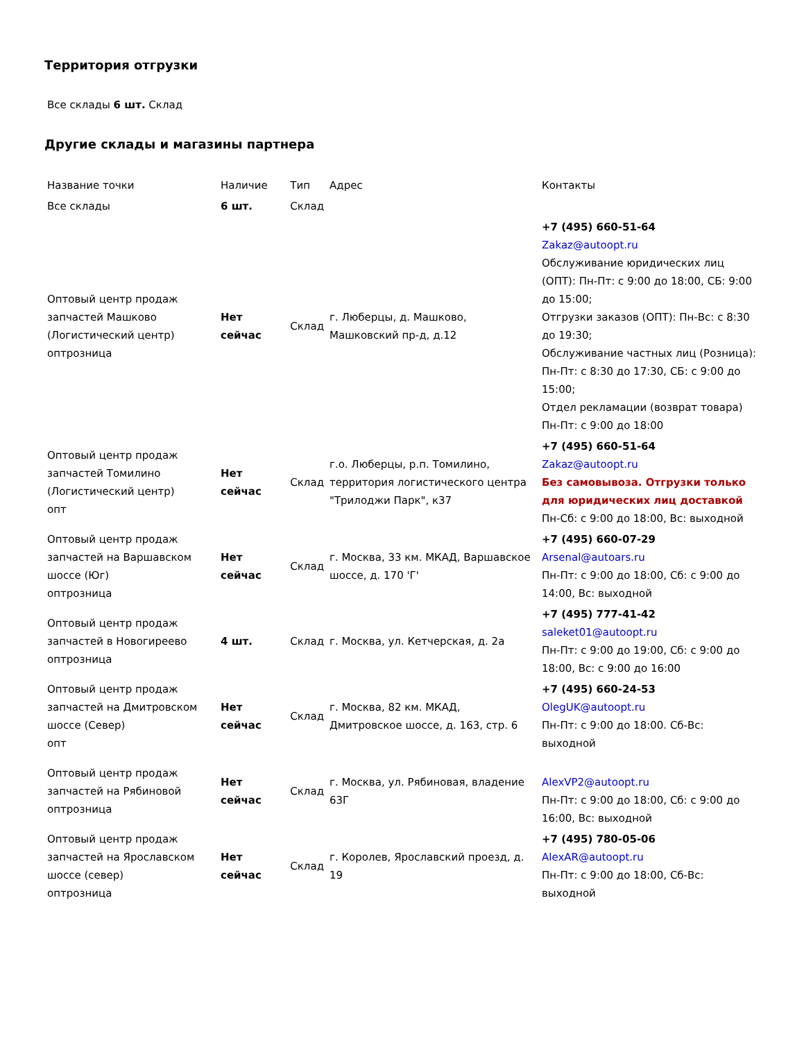Территория отгрузки
Все склады 6 шт. Склад
Другие склады и магазины партнера
| Название точки | Наличие | Тип | Адрес | Контакты |
| Все склады | 6 шт. | Склад | | |
| Оптовый центр продаж запчастей Машково (Логистический центр) оптрозница | Нет сейчас | Склад | г. Люберцы, д. Машково, Машковский пр-д, д.12 | +7 (495) 660-51-64 Zakaz@autoopt.ru Обслуживание юридических лиц (ОПТ): Пн-Пт: с 9:00 до 18:00, СБ: 9:00 до 15:00; Отгрузки заказов (ОПТ): Пн-Вс: с 8:30 до 19:30; Обслуживание частных лиц (Розница): Пн-Пт: с 8:30 до 17:30, СБ: с 9:00 до 15:00; Отдел рекламации (возврат товара) Пн-Пт: с 9:00 до 18:00 |
| Оптовый центр продаж запчастей Томилино (Логистический центр) опт | Нет сейчас | Склад | г.о. Люберцы, р.п. Томилино, территория логистического центра "Трилоджи Парк", к37 | +7 (495) 660-51-64 Zakaz@autoopt.ru Без самовывоза. Отгрузки только для юридических лиц доставкой Пн-Сб: с 9:00 до 18:00, Вс: выходной |
| Оптовый центр продаж запчастей на Варшавском шоссе (Юг) оптрозница | Нет сейчас | Склад | г. Москва, 33 км. МКАД, Варшавское шоссе, д. 170 'Г' | +7 (495) 660-07-29 Arsenal@autoars.ru Пн-Пт: с 9:00 до 18:00, Сб: с 9:00 до 14:00, Вс: выходной |
| Оптовый центр продаж запчастей в Новогиреево оптрозница | 4 шт. | Склад | г. Москва, ул. Кетчерская, д. 2а | +7 (495) 777-41-42 saleket01@autoopt.ru Пн-Пт: с 9:00 до 19:00, Сб: с 9:00 до 18:00, Вс: с 9:00 до 16:00 |
| Оптовый центр продаж запчастей на Дмитровском шоссе (Север) опт | Нет сейчас | Склад | г. Москва, 82 км. МКАД, Дмитровское шоссе, д. 163, стр. 6 | +7 (495) 660-24-53 OlegUK@autoopt.ru Пн-Пт: с 9:00 до 18:00. Сб-Вс: выходной |
| Оптовый центр продаж запчастей на Рябиновой оптрозница | Нет сейчас | Склад | г. Москва, ул. Рябиновая, владение 63Г | AlexVP2@autoopt.ru Пн-Пт: с 9:00 до 18:00, Сб: с 9:00 до 16:00, Вс: выходной |
| Оптовый центр продаж запчастей на Ярославском шоссе (север) оптрозница | Нет сейчас | Склад | г. Королев, Ярославский проезд, д. 19 | +7 (495) 780-05-06 AlexAR@autoopt.ru Пн-Пт: с 9:00 до 18:00, Сб-Вс: выходной |